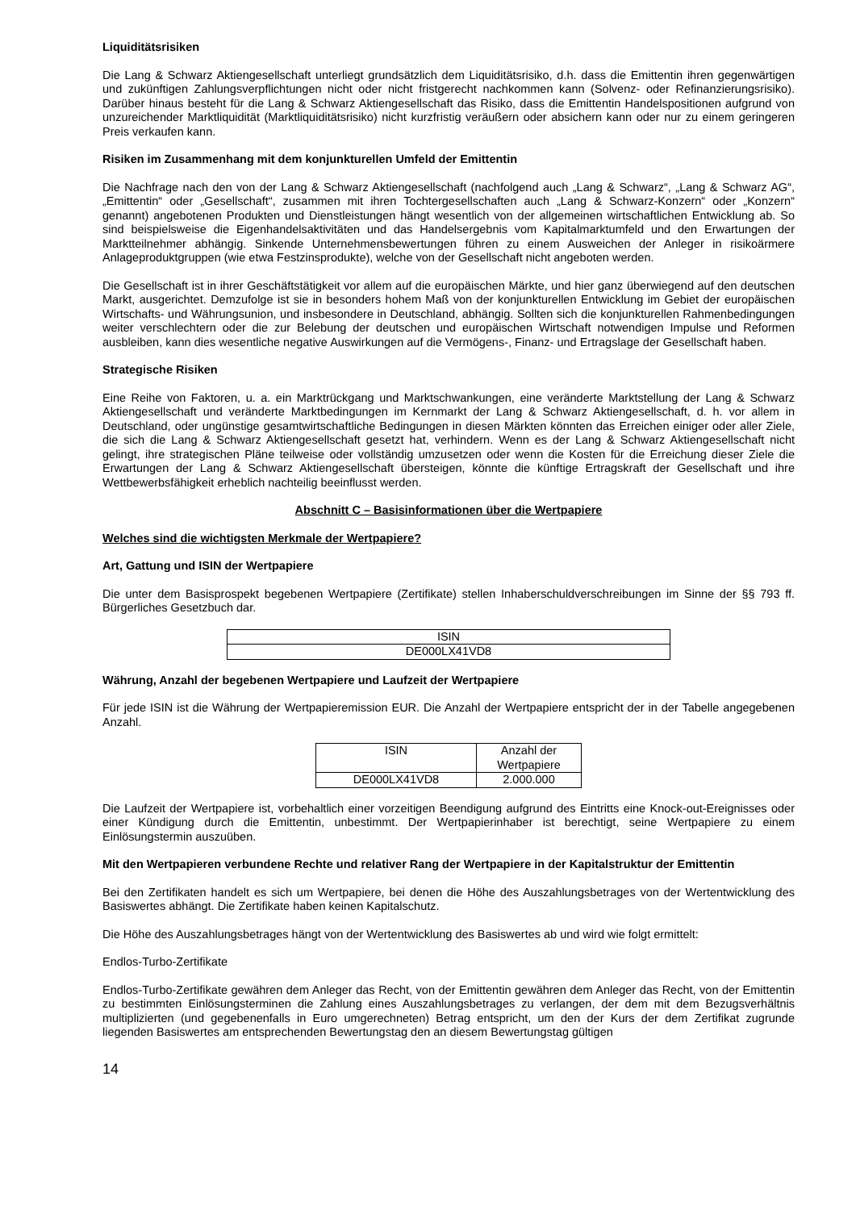Liquiditätsrisiken
Die Lang & Schwarz Aktiengesellschaft unterliegt grundsätzlich dem Liquiditätsrisiko, d.h. dass die Emittentin ihren gegenwärtigen und zukünftigen Zahlungsverpflichtungen nicht oder nicht fristgerecht nachkommen kann (Solvenz- oder Refinanzierungsrisiko). Darüber hinaus besteht für die Lang & Schwarz Aktiengesellschaft das Risiko, dass die Emittentin Handelspositionen aufgrund von unzureichender Marktliquidität (Marktliquiditätsrisiko) nicht kurzfristig veräußern oder absichern kann oder nur zu einem geringeren Preis verkaufen kann.
Risiken im Zusammenhang mit dem konjunkturellen Umfeld der Emittentin
Die Nachfrage nach den von der Lang & Schwarz Aktiengesellschaft (nachfolgend auch „Lang & Schwarz“, „Lang & Schwarz AG“, „Emittentin“ oder „Gesellschaft“, zusammen mit ihren Tochtergesellschaften auch „Lang & Schwarz-Konzern“ oder „Konzern“ genannt) angebotenen Produkten und Dienstleistungen hängt wesentlich von der allgemeinen wirtschaftlichen Entwicklung ab. So sind beispielsweise die Eigenhandelsaktivitäten und das Handelsergebnis vom Kapitalmarktumfeld und den Erwartungen der Marktteilnehmer abhängig. Sinkende Unternehmensbewertungen führen zu einem Ausweichen der Anleger in risikoärmere Anlageproduktgruppen (wie etwa Festzinsprodukte), welche von der Gesellschaft nicht angeboten werden.
Die Gesellschaft ist in ihrer Geschäftstätigkeit vor allem auf die europäischen Märkte, und hier ganz überwiegend auf den deutschen Markt, ausgerichtet. Demzufolge ist sie in besonders hohem Maß von der konjunkturellen Entwicklung im Gebiet der europäischen Wirtschafts- und Währungsunion, und insbesondere in Deutschland, abhängig. Sollten sich die konjunkturellen Rahmenbedingungen weiter verschlechtern oder die zur Belebung der deutschen und europäischen Wirtschaft notwendigen Impulse und Reformen ausbleiben, kann dies wesentliche negative Auswirkungen auf die Vermögens-, Finanz- und Ertragslage der Gesellschaft haben.
Strategische Risiken
Eine Reihe von Faktoren, u. a. ein Marktrückgang und Marktschwankungen, eine veränderte Marktstellung der Lang & Schwarz Aktiengesellschaft und veränderte Marktbedingungen im Kernmarkt der Lang & Schwarz Aktiengesellschaft, d. h. vor allem in Deutschland, oder ungünstige gesamtwirtschaftliche Bedingungen in diesen Märkten könnten das Erreichen einiger oder aller Ziele, die sich die Lang & Schwarz Aktiengesellschaft gesetzt hat, verhindern. Wenn es der Lang & Schwarz Aktiengesellschaft nicht gelingt, ihre strategischen Pläne teilweise oder vollständig umzusetzen oder wenn die Kosten für die Erreichung dieser Ziele die Erwartungen der Lang & Schwarz Aktiengesellschaft übersteigen, könnte die künftige Ertragskraft der Gesellschaft und ihre Wettbewerbsfähigkeit erheblich nachteilig beeinflusst werden.
Abschnitt C – Basisinformationen über die Wertpapiere
Welches sind die wichtigsten Merkmale der Wertpapiere?
Art, Gattung und ISIN der Wertpapiere
Die unter dem Basisprospekt begebenen Wertpapiere (Zertifikate) stellen Inhaberschuldverschreibungen im Sinne der §§ 793 ff. Bürgerliches Gesetzbuch dar.
| ISIN |
| --- |
| DE000LX41VD8 |
Währung, Anzahl der begebenen Wertpapiere und Laufzeit der Wertpapiere
Für jede ISIN ist die Währung der Wertpapieremission EUR. Die Anzahl der Wertpapiere entspricht der in der Tabelle angegebenen Anzahl.
| ISIN | Anzahl der Wertpapiere |
| --- | --- |
| DE000LX41VD8 | 2.000.000 |
Die Laufzeit der Wertpapiere ist, vorbehaltlich einer vorzeitigen Beendigung aufgrund des Eintritts eine Knock-out-Ereignisses oder einer Kündigung durch die Emittentin, unbestimmt. Der Wertpapierinhaber ist berechtigt, seine Wertpapiere zu einem Einlösungstermin auszuüben.
Mit den Wertpapieren verbundene Rechte und relativer Rang der Wertpapiere in der Kapitalstruktur der Emittentin
Bei den Zertifikaten handelt es sich um Wertpapiere, bei denen die Höhe des Auszahlungsbetrages von der Wertentwicklung des Basiswertes abhängt. Die Zertifikate haben keinen Kapitalschutz.
Die Höhe des Auszahlungsbetrages hängt von der Wertentwicklung des Basiswertes ab und wird wie folgt ermittelt:
Endlos-Turbo-Zertifikate
Endlos-Turbo-Zertifikate gewähren dem Anleger das Recht, von der Emittentin gewähren dem Anleger das Recht, von der Emittentin zu bestimmten Einlösungsterminen die Zahlung eines Auszahlungsbetrages zu verlangen, der dem mit dem Bezugsverhältnis multiplizierten (und gegebenenfalls in Euro umgerechneten) Betrag entspricht, um den der Kurs der dem Zertifikat zugrunde liegenden Basiswertes am entsprechenden Bewertungstag den an diesem Bewertungstag gültigen
14